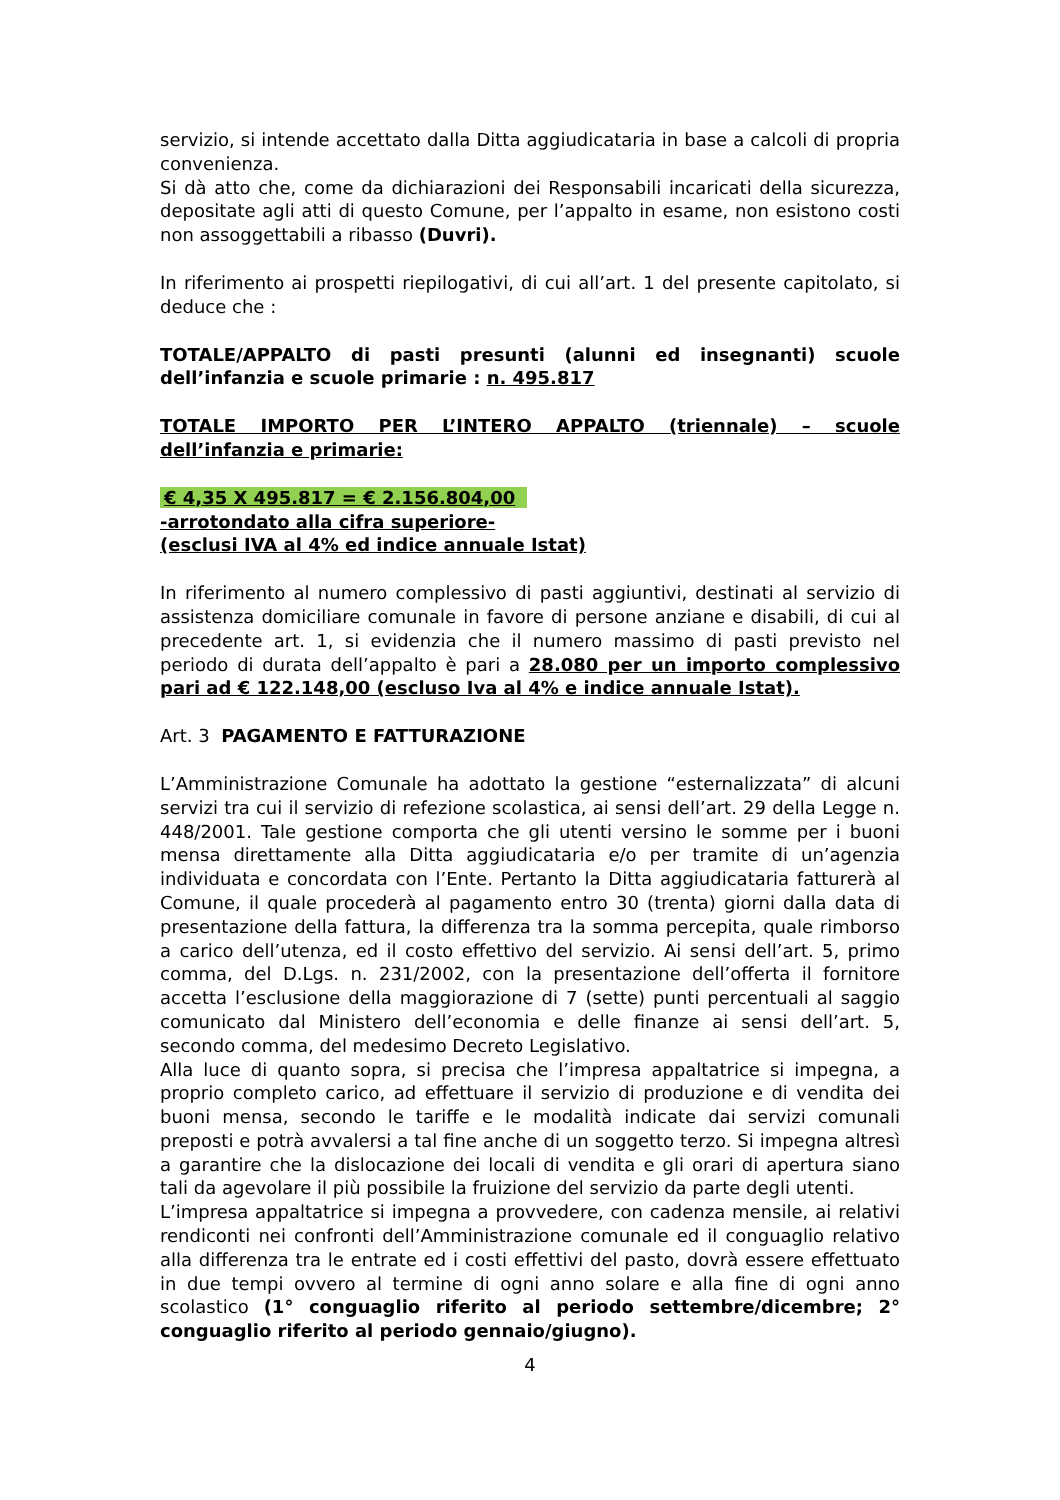servizio, si intende accettato dalla Ditta aggiudicataria in base a calcoli di propria convenienza.
Si dà atto che, come da dichiarazioni dei Responsabili incaricati della sicurezza, depositate agli atti di questo Comune, per l’appalto in esame, non esistono costi non assoggettabili a ribasso (Duvri).
In riferimento ai prospetti riepilogativi, di cui all’art. 1 del presente capitolato, si deduce che :
TOTALE/APPALTO di pasti presunti (alunni ed insegnanti) scuole dell’infanzia e scuole primarie : n. 495.817
TOTALE IMPORTO PER L’INTERO APPALTO (triennale) – scuole dell’infanzia e primarie:
€ 4,35 X 495.817 = € 2.156.804,00
-arrotondato alla cifra superiore-
(esclusi IVA al 4% ed indice annuale Istat)
In riferimento al numero complessivo di pasti aggiuntivi, destinati al servizio di assistenza domiciliare comunale in favore di persone anziane e disabili, di cui al precedente art. 1, si evidenzia che il numero massimo di pasti previsto nel periodo di durata dell’appalto è pari a 28.080 per un importo complessivo pari ad € 122.148,00 (escluso Iva al 4% e indice annuale Istat).
Art. 3 PAGAMENTO E FATTURAZIONE
L’Amministrazione Comunale ha adottato la gestione “esternalizzata” di alcuni servizi tra cui il servizio di refezione scolastica, ai sensi dell’art. 29 della Legge n. 448/2001. Tale gestione comporta che gli utenti versino le somme per i buoni mensa direttamente alla Ditta aggiudicataria e/o per tramite di un’agenzia individuata e concordata con l’Ente. Pertanto la Ditta aggiudicataria fatturerà al Comune, il quale procederà al pagamento entro 30 (trenta) giorni dalla data di presentazione della fattura, la differenza tra la somma percepita, quale rimborso a carico dell’utenza, ed il costo effettivo del servizio. Ai sensi dell’art. 5, primo comma, del D.Lgs. n. 231/2002, con la presentazione dell’offerta il fornitore accetta l’esclusione della maggiorazione di 7 (sette) punti percentuali al saggio comunicato dal Ministero dell’economia e delle finanze ai sensi dell’art. 5, secondo comma, del medesimo Decreto Legislativo.
Alla luce di quanto sopra, si precisa che l’impresa appaltatrice si impegna, a proprio completo carico, ad effettuare il servizio di produzione e di vendita dei buoni mensa, secondo le tariffe e le modalità indicate dai servizi comunali preposti e potrà avvalersi a tal fine anche di un soggetto terzo. Si impegna altresì a garantire che la dislocazione dei locali di vendita e gli orari di apertura siano tali da agevolare il più possibile la fruizione del servizio da parte degli utenti.
L’impresa appaltatrice si impegna a provvedere, con cadenza mensile, ai relativi rendiconti nei confronti dell’Amministrazione comunale ed il conguaglio relativo alla differenza tra le entrate ed i costi effettivi del pasto, dovrà essere effettuato in due tempi ovvero al termine di ogni anno solare e alla fine di ogni anno scolastico (1° conguaglio riferito al periodo settembre/dicembre; 2° conguaglio riferito al periodo gennaio/giugno).
4